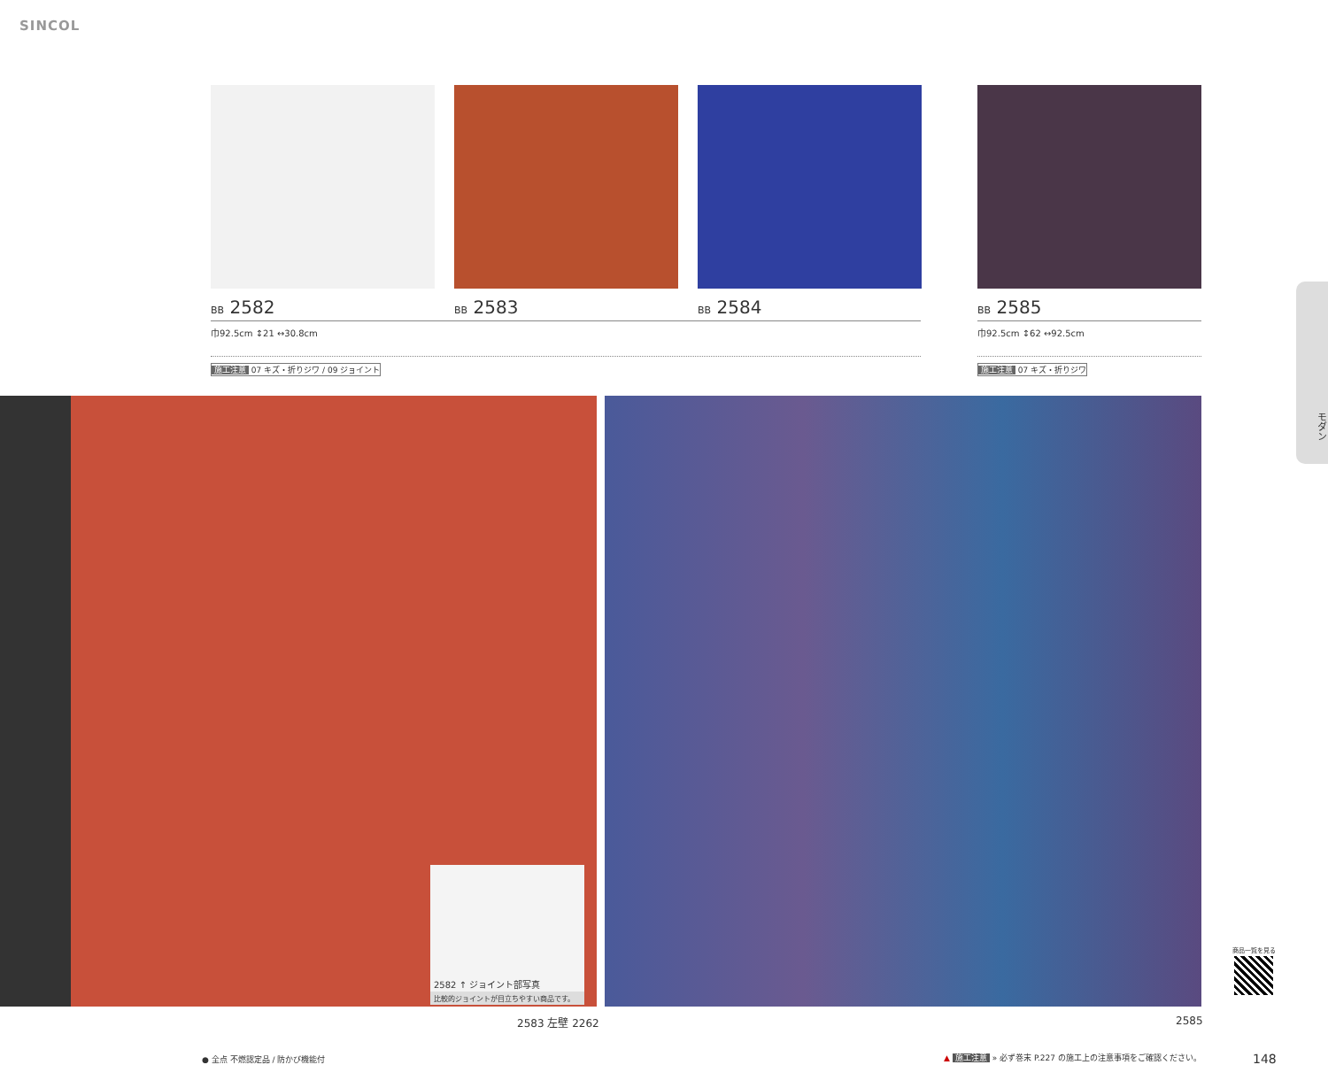SINCOL
BB 2582 BB 2583 BB 2584 BB 2585
巾92.5cm ↕21 ↔30.8cm 巾92.5cm ↕62 ↔92.5cm
施工注意 07 キズ・折りジワ / 09 ジョイント
施工注意 07 キズ・折りジワ
2582 ↑ ジョイント部写真
比較的ジョイントが目立ちやすい商品です。
2583 左壁 2262 2585
モダン
商品一覧を見る
● 全点 不燃認定品 / 防かび機能付
▲ 施工注意 » 必ず巻末 P.227 の施工上の注意事項をご確認ください。
148